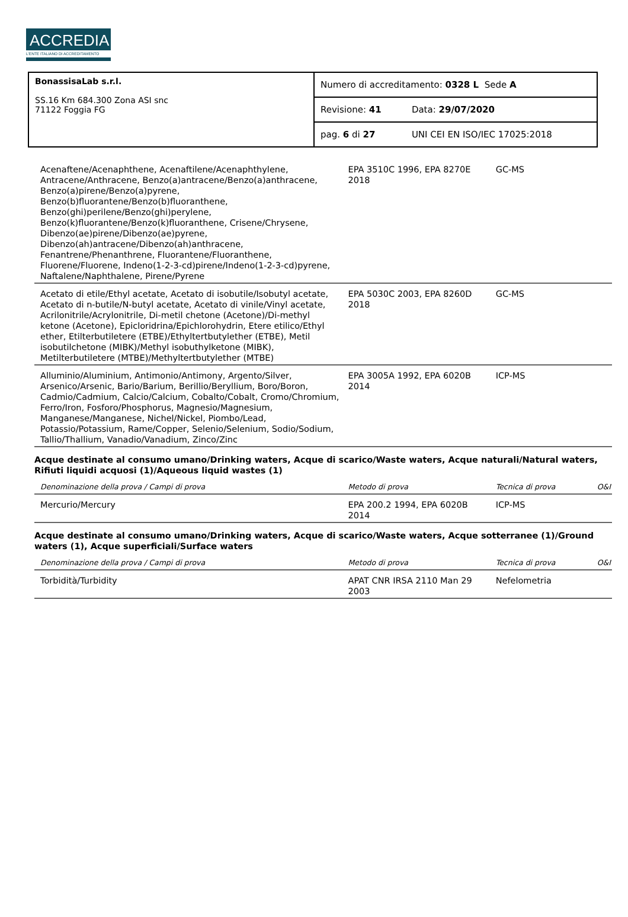ACCREDIA
L'ENTE ITALIANO DI ACCREDITAMENTO
| BonassisaLab s.r.l. SS.16 Km 684.300 Zona ASI snc 71122 Foggia FG | Numero di accreditamento: 0328 L Sede A | |
| | Revisione: 41 | Data: 29/07/2020 |
| | pag. 6 di 27 | UNI CEI EN ISO/IEC 17025:2018 |
| Acenaftene/Acenaphthene, Acenaftilene/Acenaphthylene, Antracene/Anthracene, Benzo(a)antracene/Benzo(a)anthracene, Benzo(a)pirene/Benzo(a)pyrene, Benzo(b)fluorantene/Benzo(b)fluoranthene, Benzo(ghi)perilene/Benzo(ghi)perylene, Benzo(k)fluorantene/Benzo(k)fluoranthene, Crisene/Chrysene, Dibenzo(ae)pirene/Dibenzo(ae)pyrene, Dibenzo(ah)antracene/Dibenzo(ah)anthracene, Fenantrene/Phenanthrene, Fluorantene/Fluoranthene, Fluorene/Fluorene, Indeno(1-2-3-cd)pirene/Indeno(1-2-3-cd)pyrene, Naftalene/Naphthalene, Pirene/Pyrene | EPA 3510C 1996, EPA 8270E 2018 | GC-MS | |
| Acetato di etile/Ethyl acetate, Acetato di isobutile/Isobutyl acetate, Acetato di n-butile/N-butyl acetate, Acetato di vinile/Vinyl acetate, Acrilonitrile/Acrylonitrile, Di-metil chetone (Acetone)/Di-methyl ketone (Acetone), Epicloridrina/Epichlorohydrin, Etere etilico/Ethyl ether, Etilterbutiletere (ETBE)/Ethyltertbutylether (ETBE), Metil isobutilchetone (MIBK)/Methyl isobuthylketone (MIBK), Metilterbutiletere (MTBE)/Methyltertbutylether (MTBE) | EPA 5030C 2003, EPA 8260D 2018 | GC-MS | |
| Alluminio/Aluminium, Antimonio/Antimony, Argento/Silver, Arsenico/Arsenic, Bario/Barium, Berillio/Beryllium, Boro/Boron, Cadmio/Cadmium, Calcio/Calcium, Cobalto/Cobalt, Cromo/Chromium, Ferro/Iron, Fosforo/Phosphorus, Magnesio/Magnesium, Manganese/Manganese, Nichel/Nickel, Piombo/Lead, Potassio/Potassium, Rame/Copper, Selenio/Selenium, Sodio/Sodium, Tallio/Thallium, Vanadio/Vanadium, Zinco/Zinc | EPA 3005A 1992, EPA 6020B 2014 | ICP-MS | |
| Acque destinate al consumo umano/Drinking waters, Acque di scarico/Waste waters, Acque naturali/Natural waters, Rifiuti liquidi acquosi (1)/Aqueous liquid wastes (1) | | | |
| Denominazione della prova / Campi di prova | Metodo di prova | Tecnica di prova | O&I |
| Mercurio/Mercury | EPA 200.2 1994, EPA 6020B 2014 | ICP-MS | |
| Acque destinate al consumo umano/Drinking waters, Acque di scarico/Waste waters, Acque sotterranee (1)/Ground waters (1), Acque superficiali/Surface waters | | | |
| Denominazione della prova / Campi di prova | Metodo di prova | Tecnica di prova | O&I |
| Torbidità/Turbidity | APAT CNR IRSA 2110 Man 29 2003 | Nefelometria | |